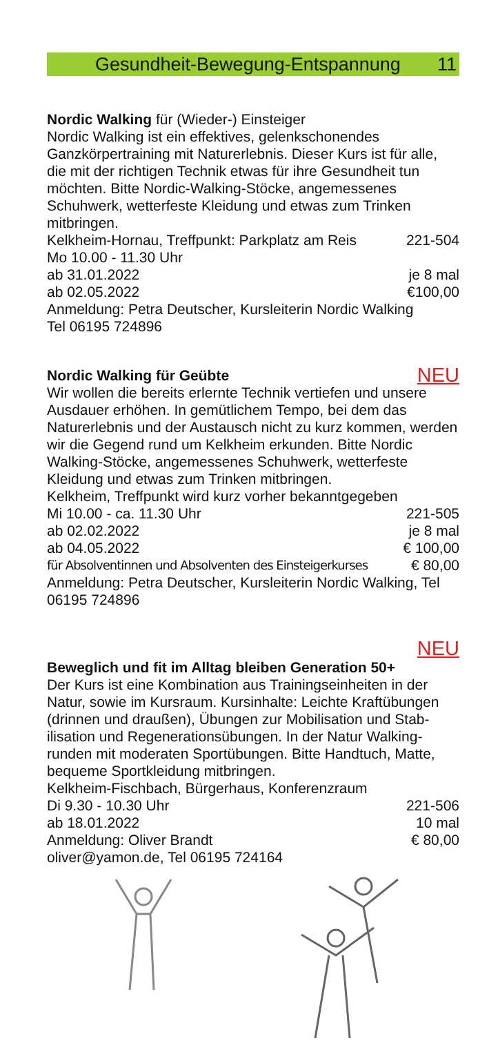Gesundheit-Bewegung-Entspannung 11
Nordic Walking für (Wieder-) Einsteiger
Nordic Walking ist ein effektives, gelenkschonendes Ganzkörpertraining mit Naturerlebnis. Dieser Kurs ist für alle, die mit der richtigen Technik etwas für ihre Gesundheit tun möchten. Bitte Nordic-Walking-Stöcke, angemessenes Schuhwerk, wetterfeste Kleidung und etwas zum Trinken mitbringen.
Kelkheim-Hornau, Treffpunkt: Parkplatz am Reis 221-504
Mo 10.00 - 11.30 Uhr
ab 31.01.2022 je 8 mal
ab 02.05.2022 €100,00
Anmeldung: Petra Deutscher, Kursleiterin Nordic Walking
Tel 06195 724896
Nordic Walking für Geübte NEU
Wir wollen die bereits erlernte Technik vertiefen und unsere Ausdauer erhöhen. In gemütlichem Tempo, bei dem das Naturerlebnis und der Austausch nicht zu kurz kommen, werden wir die Gegend rund um Kelkheim erkunden. Bitte Nordic Walking-Stöcke, angemessenes Schuhwerk, wetterfeste Kleidung und etwas zum Trinken mitbringen.
Kelkheim, Treffpunkt wird kurz vorher bekanntgegeben
Mi 10.00 - ca. 11.30 Uhr 221-505
ab 02.02.2022 je 8 mal
ab 04.05.2022 € 100,00
für Absolventinnen und Absolventen des Einsteigerkurses € 80,00
Anmeldung: Petra Deutscher, Kursleiterin Nordic Walking, Tel 06195 724896
NEU
Beweglich und fit im Alltag bleiben Generation 50+
Der Kurs ist eine Kombination aus Trainingseinheiten in der Natur, sowie im Kursraum. Kursinhalte: Leichte Kraftübungen (drinnen und draußen), Übungen zur Mobilisation und Stab-ilisation und Regenerationsübungen. In der Natur Walking-runden mit moderaten Sportübungen. Bitte Handtuch, Matte, bequeme Sportkleidung mitbringen.
Kelkheim-Fischbach, Bürgerhaus, Konferenzraum
Di 9.30 - 10.30 Uhr 221-506
ab 18.01.2022 10 mal
Anmeldung: Oliver Brandt € 80,00
oliver@yamon.de, Tel 06195 724164